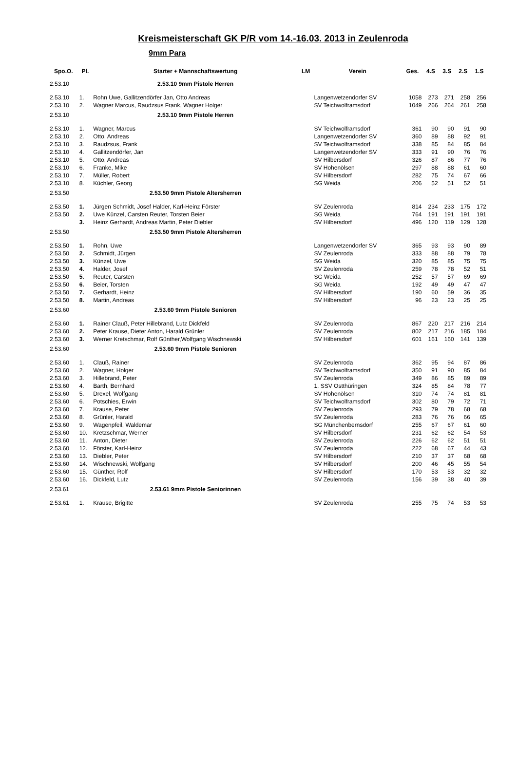Kreismeisterschaft GK P/R vom 14.-16.03. 2013 in Zeulenroda
9mm Para
| Spo.O. | Pl. | Starter + Mannschaftswertung | LM | Verein | Ges. | 4.S | 3.S | 2.S | 1.S |
| --- | --- | --- | --- | --- | --- | --- | --- | --- | --- |
| 2.53.10 | | 2.53.10 9mm Pistole Herren | | | | | | | |
| 2.53.10 | 1. | Rohn Uwe, Gallitzendörfer Jan, Otto Andreas | | Langenwetzendorfer SV | 1058 | 273 | 271 | 258 | 256 |
| 2.53.10 | 2. | Wagner Marcus, Raudzsus Frank, Wagner Holger | | SV Teichwolframsdorf | 1049 | 266 | 264 | 261 | 258 |
| 2.53.10 | | 2.53.10 9mm Pistole Herren | | | | | | | |
| 2.53.10 | 1. | Wagner, Marcus | | SV Teichwolframsdorf | 361 | 90 | 90 | 91 | 90 |
| 2.53.10 | 2. | Otto, Andreas | | Langenwetzendorfer SV | 360 | 89 | 88 | 92 | 91 |
| 2.53.10 | 3. | Raudzsus, Frank | | SV Teichwolframsdorf | 338 | 85 | 84 | 85 | 84 |
| 2.53.10 | 4. | Gallitzendörfer, Jan | | Langenwetzendorfer SV | 333 | 91 | 90 | 76 | 76 |
| 2.53.10 | 5. | Otto, Andreas | | SV Hilbersdorf | 326 | 87 | 86 | 77 | 76 |
| 2.53.10 | 6. | Franke, Mike | | SV Hohenölsen | 297 | 88 | 88 | 61 | 60 |
| 2.53.10 | 7. | Müller, Robert | | SV Hilbersdorf | 282 | 75 | 74 | 67 | 66 |
| 2.53.10 | 8. | Küchler, Georg | | SG Weida | 206 | 52 | 51 | 52 | 51 |
| 2.53.50 | | 2.53.50 9mm Pistole Altersherren | | | | | | | |
| 2.53.50 | 1. | Jürgen Schmidt, Josef Halder, Karl-Heinz Förster | | SV Zeulenroda | 814 | 234 | 233 | 175 | 172 |
| 2.53.50 | 2. | Uwe Künzel, Carsten Reuter, Torsten Beier | | SG Weida | 764 | 191 | 191 | 191 | 191 |
| | 3. | Heinz Gerhardt, Andreas Martin, Peter Diebler | | SV Hilbersdorf | 496 | 120 | 119 | 129 | 128 |
| 2.53.50 | | 2.53.50 9mm Pistole Altersherren | | | | | | | |
| 2.53.50 | 1. | Rohn, Uwe | | Langenwetzendorfer SV | 365 | 93 | 93 | 90 | 89 |
| 2.53.50 | 2. | Schmidt, Jürgen | | SV Zeulenroda | 333 | 88 | 88 | 79 | 78 |
| 2.53.50 | 3. | Künzel, Uwe | | SG Weida | 320 | 85 | 85 | 75 | 75 |
| 2.53.50 | 4. | Halder, Josef | | SV Zeulenroda | 259 | 78 | 78 | 52 | 51 |
| 2.53.50 | 5. | Reuter, Carsten | | SG Weida | 252 | 57 | 57 | 69 | 69 |
| 2.53.50 | 6. | Beier, Torsten | | SG Weida | 192 | 49 | 49 | 47 | 47 |
| 2.53.50 | 7. | Gerhardt, Heinz | | SV Hilbersdorf | 190 | 60 | 59 | 36 | 35 |
| 2.53.50 | 8. | Martin, Andreas | | SV Hilbersdorf | 96 | 23 | 23 | 25 | 25 |
| 2.53.60 | | 2.53.60 9mm Pistole Senioren | | | | | | | |
| 2.53.60 | 1. | Rainer Clauß, Peter Hillebrand, Lutz Dickfeld | | SV Zeulenroda | 867 | 220 | 217 | 216 | 214 |
| 2.53.60 | 2. | Peter Krause, Dieter Anton, Harald Grünler | | SV Zeulenroda | 802 | 217 | 216 | 185 | 184 |
| 2.53.60 | 3. | Werner Kretschmar, Rolf Günther,Wolfgang Wischnewski | | SV Hilbersdorf | 601 | 161 | 160 | 141 | 139 |
| 2.53.60 | | 2.53.60 9mm Pistole Senioren | | | | | | | |
| 2.53.60 | 1. | Clauß, Rainer | | SV Zeulenroda | 362 | 95 | 94 | 87 | 86 |
| 2.53.60 | 2. | Wagner, Holger | | SV Teichwolframsdorf | 350 | 91 | 90 | 85 | 84 |
| 2.53.60 | 3. | Hillebrand, Peter | | SV Zeulenroda | 349 | 86 | 85 | 89 | 89 |
| 2.53.60 | 4. | Barth, Bernhard | | 1. SSV Ostthüringen | 324 | 85 | 84 | 78 | 77 |
| 2.53.60 | 5. | Drexel, Wolfgang | | SV Hohenölsen | 310 | 74 | 74 | 81 | 81 |
| 2.53.60 | 6. | Potschies, Erwin | | SV Teichwolframsdorf | 302 | 80 | 79 | 72 | 71 |
| 2.53.60 | 7. | Krause, Peter | | SV Zeulenroda | 293 | 79 | 78 | 68 | 68 |
| 2.53.60 | 8. | Grünler, Harald | | SV Zeulenroda | 283 | 76 | 76 | 66 | 65 |
| 2.53.60 | 9. | Wagenpfeil, Waldemar | | SG Münchenbernsdorf | 255 | 67 | 67 | 61 | 60 |
| 2.53.60 | 10. | Kretzschmar, Werner | | SV Hilbersdorf | 231 | 62 | 62 | 54 | 53 |
| 2.53.60 | 11. | Anton, Dieter | | SV Zeulenroda | 226 | 62 | 62 | 51 | 51 |
| 2.53.60 | 12. | Förster, Karl-Heinz | | SV Zeulenroda | 222 | 68 | 67 | 44 | 43 |
| 2.53.60 | 13. | Diebler, Peter | | SV Hilbersdorf | 210 | 37 | 37 | 68 | 68 |
| 2.53.60 | 14. | Wischnewski, Wolfgang | | SV Hilbersdorf | 200 | 46 | 45 | 55 | 54 |
| 2.53.60 | 15. | Günther, Rolf | | SV Hilbersdorf | 170 | 53 | 53 | 32 | 32 |
| 2.53.60 | 16. | Dickfeld, Lutz | | SV Zeulenroda | 156 | 39 | 38 | 40 | 39 |
| 2.53.61 | | 2.53.61 9mm Pistole Seniorinnen | | | | | | | |
| 2.53.61 | 1. | Krause, Brigitte | | SV Zeulenroda | 255 | 75 | 74 | 53 | 53 |